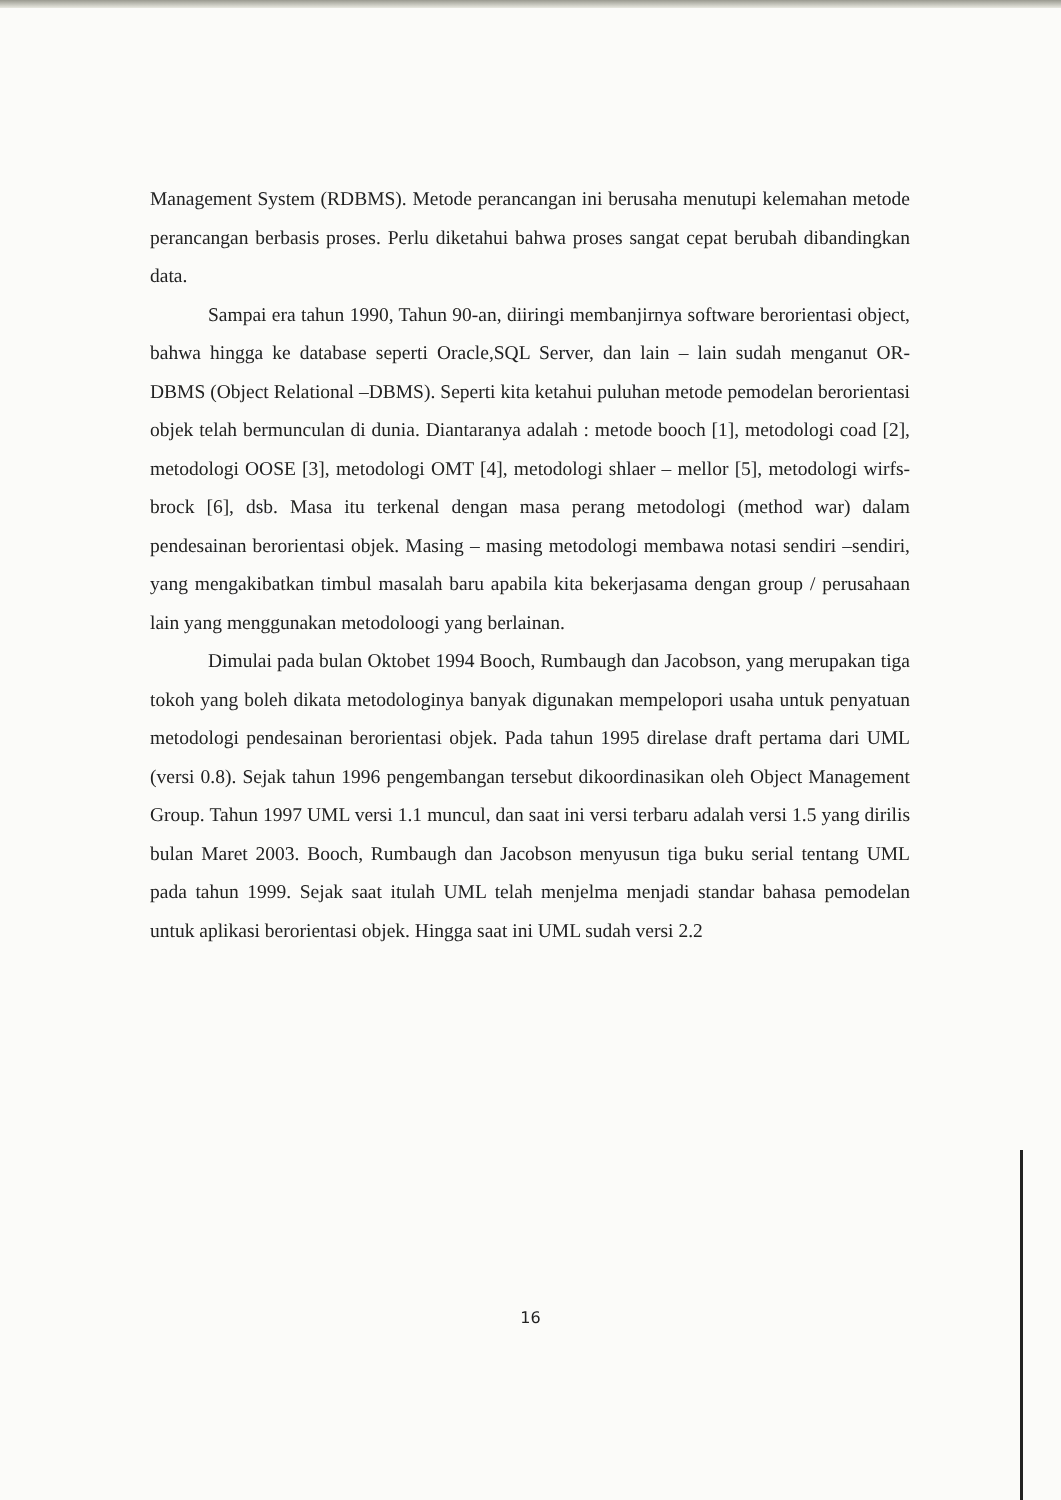Management System (RDBMS). Metode perancangan ini berusaha menutupi kelemahan metode perancangan berbasis proses. Perlu diketahui bahwa proses sangat cepat berubah dibandingkan data.
Sampai era tahun 1990, Tahun 90-an, diiringi membanjirnya software berorientasi object, bahwa hingga ke database seperti Oracle,SQL Server, dan lain – lain sudah menganut OR-DBMS (Object Relational –DBMS). Seperti kita ketahui puluhan metode pemodelan berorientasi objek telah bermunculan di dunia. Diantaranya adalah : metode booch [1], metodologi coad [2], metodologi OOSE [3], metodologi OMT [4], metodologi shlaer – mellor [5], metodologi wirfs-brock [6], dsb. Masa itu terkenal dengan masa perang metodologi (method war) dalam pendesainan berorientasi objek. Masing – masing metodologi membawa notasi sendiri –sendiri, yang mengakibatkan timbul masalah baru apabila kita bekerjasama dengan group / perusahaan lain yang menggunakan metodoloogi yang berlainan.
Dimulai pada bulan Oktobet 1994 Booch, Rumbaugh dan Jacobson, yang merupakan tiga tokoh yang boleh dikata metodologinya banyak digunakan mempelopori usaha untuk penyatuan metodologi pendesainan berorientasi objek. Pada tahun 1995 direlase draft pertama dari UML (versi 0.8). Sejak tahun 1996 pengembangan tersebut dikoordinasikan oleh Object Management Group. Tahun 1997 UML versi 1.1 muncul, dan saat ini versi terbaru adalah versi 1.5 yang dirilis bulan Maret 2003. Booch, Rumbaugh dan Jacobson menyusun tiga buku serial tentang UML pada tahun 1999. Sejak saat itulah UML telah menjelma menjadi standar bahasa pemodelan untuk aplikasi berorientasi objek. Hingga saat ini UML sudah versi 2.2
16